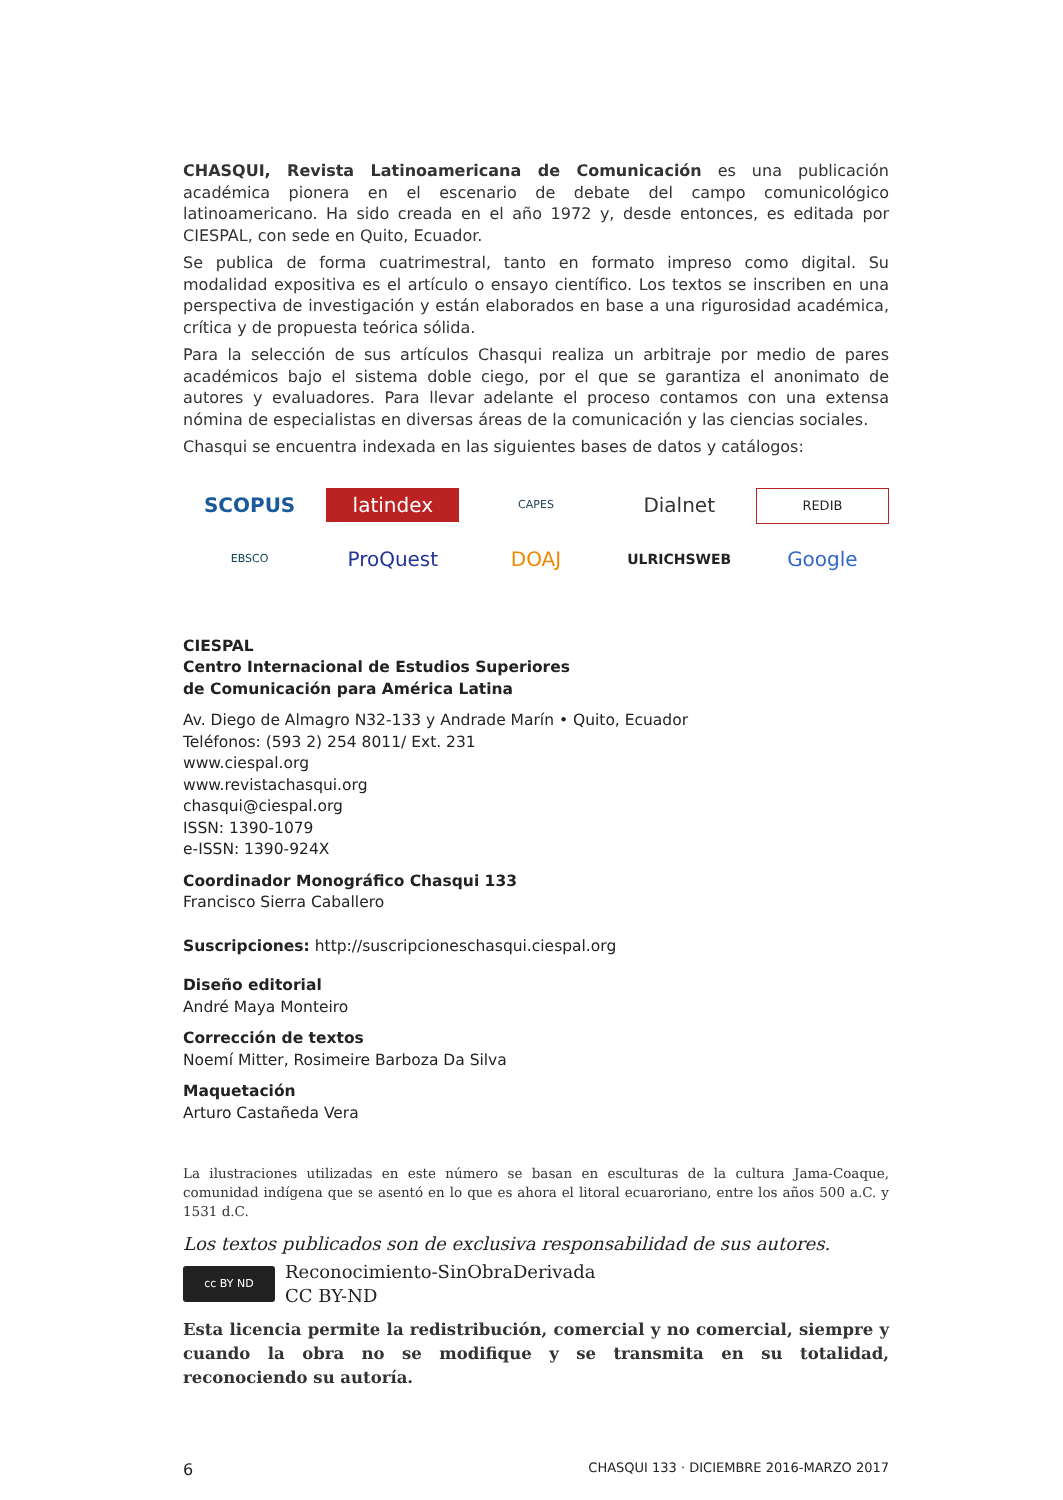CHASQUI, Revista Latinoamericana de Comunicación es una publicación académica pionera en el escenario de debate del campo comunicológico latinoamericano. Ha sido creada en el año 1972 y, desde entonces, es editada por CIESPAL, con sede en Quito, Ecuador.
Se publica de forma cuatrimestral, tanto en formato impreso como digital. Su modalidad expositiva es el artículo o ensayo científico. Los textos se inscriben en una perspectiva de investigación y están elaborados en base a una rigurosidad académica, crítica y de propuesta teórica sólida.
Para la selección de sus artículos Chasqui realiza un arbitraje por medio de pares académicos bajo el sistema doble ciego, por el que se garantiza el anonimato de autores y evaluadores. Para llevar adelante el proceso contamos con una extensa nómina de especialistas en diversas áreas de la comunicación y las ciencias sociales.
Chasqui se encuentra indexada en las siguientes bases de datos y catálogos:
SCOPUS
latindex
CAPES
Dialnet
REDIB
EBSCO
ProQuest
DOAJ
ULRICHSWEB
Google
CIESPAL
Centro Internacional de Estudios Superiores
de Comunicación para América Latina
Av. Diego de Almagro N32-133 y Andrade Marín • Quito, Ecuador
Teléfonos: (593 2) 254 8011/ Ext. 231
www.ciespal.org
www.revistachasqui.org
chasqui@ciespal.org
ISSN: 1390-1079
e-ISSN: 1390-924X
Coordinador Monográfico Chasqui 133
Francisco Sierra Caballero
Suscripciones: http://suscripcioneschasqui.ciespal.org
Diseño editorial
André Maya Monteiro
Corrección de textos
Noemí Mitter, Rosimeire Barboza Da Silva
Maquetación
Arturo Castañeda Vera
La ilustraciones utilizadas en este número se basan en esculturas de la cultura Jama-Coaque, comunidad indígena que se asentó en lo que es ahora el litoral ecuaroriano, entre los años 500 a.C. y 1531 d.C.
Los textos publicados son de exclusiva responsabilidad de sus autores.
cc BY ND
Reconocimiento-SinObraDerivada
CC BY-ND
Esta licencia permite la redistribución, comercial y no comercial, siempre y cuando la obra no se modifique y se transmita en su totalidad, reconociendo su autoría.
6 CHASQUI 133 · DICIEMBRE 2016-MARZO 2017